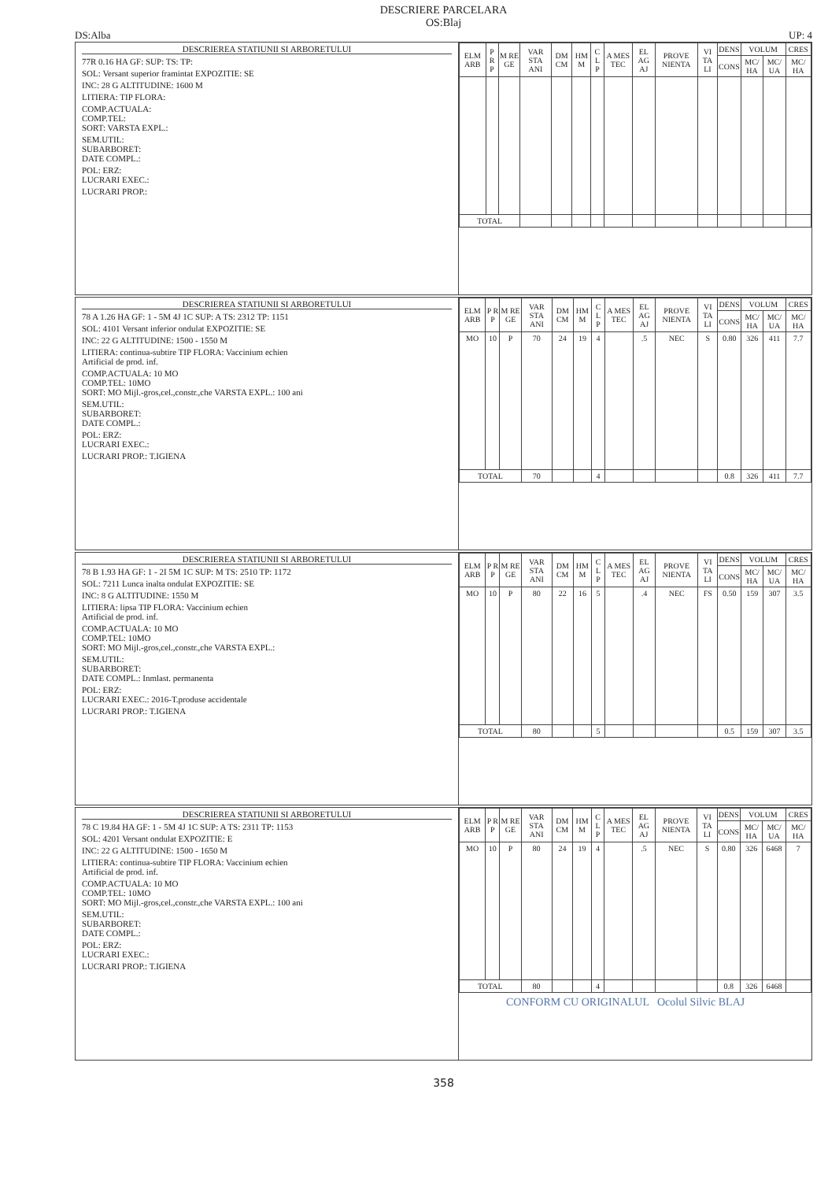DESCRIERE PARCELARA
OS:Blaj
DS:Alba UP: 4
DESCRIEREA STATIUNII SI ARBORETULUI
77R 0.16 HA GF: SUP: TS: TP:
SOL: Versant superior framintat EXPOZITIE: SE
INC: 28 G ALTITUDINE: 1600 M
LITIERA: TIP FLORA:
COMP.ACTUALA:
COMP.TEL:
SORT: VARSTA EXPL.:
SEM.UTIL:
SUBARBORET:
DATE COMPL.:
POL: ERZ:
LUCRARI EXEC.:
LUCRARI PROP.:
| ELM ARB | P R P | M RE GE | VAR STA ANI | DM CM | HM M | C L P | A MES TEC | EL AG AJ | PROVE NIENTA | VI TA LI | DENS | VOLUM | | CRES |
| --- | --- | --- | --- | --- | --- | --- | --- | --- | --- | --- | --- | --- | --- | --- |
| | | | | | | | | | | | CONS | MC/ HA | MC/ UA | MC/ HA |
| TOTAL | | | | | | | | | | | | | | |
DESCRIEREA STATIUNII SI ARBORETULUI
78 A 1.26 HA GF: 1 - 5M 4J 1C SUP: A TS: 2312 TP: 1151
SOL: 4101 Versant inferior ondulat EXPOZITIE: SE
INC: 22 G ALTITUDINE: 1500 - 1550 M
LITIERA: continua-subtire TIP FLORA: Vaccinium echien
Artificial de prod. inf.
COMP.ACTUALA: 10 MO
COMP.TEL: 10MO
SORT: MO Mijl.-gros,cel.,constr.,che VARSTA EXPL.: 100 ani
SEM.UTIL:
SUBARBORET:
DATE COMPL.:
POL: ERZ:
LUCRARI EXEC.:
LUCRARI PROP.: T.IGIENA
| ELM ARB | P R P | M RE GE | VAR STA ANI | DM CM | HM M | C L P | A MES TEC | EL AG AJ | PROVE NIENTA | VI TA LI | DENS | VOLUM | | CRES |
| --- | --- | --- | --- | --- | --- | --- | --- | --- | --- | --- | --- | --- | --- | --- |
| | | | | | | | | | | | CONS | MC/ HA | MC/ UA | MC/ HA |
| MO | 10 | P | 70 | 24 | 19 | 4 | | .5 | NEC | S | 0.80 | 326 | 411 | 7.7 |
| TOTAL | | | 70 | | | 4 | | | | | 0.8 | 326 | 411 | 7.7 |
DESCRIEREA STATIUNII SI ARBORETULUI
78 B 1.93 HA GF: 1 - 2I 5M 1C SUP: M TS: 2510 TP: 1172
SOL: 7211 Lunca inalta ondulat EXPOZITIE: SE
INC: 8 G ALTITUDINE: 1550 M
LITIERA: lipsa TIP FLORA: Vaccinium echien
Artificial de prod. inf.
COMP.ACTUALA: 10 MO
COMP.TEL: 10MO
SORT: MO Mijl.-gros,cel.,constr.,che VARSTA EXPL.:
SEM.UTIL:
SUBARBORET:
DATE COMPL.: Inmlast. permanenta
POL: ERZ:
LUCRARI EXEC.: 2016-T.produse accidentale
LUCRARI PROP.: T.IGIENA
| ELM ARB | P R P | M RE GE | VAR STA ANI | DM CM | HM M | C L P | A MES TEC | EL AG AJ | PROVE NIENTA | VI TA LI | DENS | VOLUM | | CRES |
| --- | --- | --- | --- | --- | --- | --- | --- | --- | --- | --- | --- | --- | --- | --- |
| | | | | | | | | | | | CONS | MC/ HA | MC/ UA | MC/ HA |
| MO | 10 | P | 80 | 22 | 16 | 5 | | .4 | NEC | FS | 0.50 | 159 | 307 | 3.5 |
| TOTAL | | | 80 | | | 5 | | | | | 0.5 | 159 | 307 | 3.5 |
DESCRIEREA STATIUNII SI ARBORETULUI
78 C 19.84 HA GF: 1 - 5M 4J 1C SUP: A TS: 2311 TP: 1153
SOL: 4201 Versant ondulat EXPOZITIE: E
INC: 22 G ALTITUDINE: 1500 - 1650 M
LITIERA: continua-subtire TIP FLORA: Vaccinium echien
Artificial de prod. inf.
COMP.ACTUALA: 10 MO
COMP.TEL: 10MO
SORT: MO Mijl.-gros,cel.,constr.,che VARSTA EXPL.: 100 ani
SEM.UTIL:
SUBARBORET:
DATE COMPL.:
POL: ERZ:
LUCRARI EXEC.:
LUCRARI PROP.: T.IGIENA
| ELM ARB | P R P | M RE GE | VAR STA ANI | DM CM | HM M | C L P | A MES TEC | EL AG AJ | PROVE NIENTA | VI TA LI | DENS | VOLUM | | CRES |
| --- | --- | --- | --- | --- | --- | --- | --- | --- | --- | --- | --- | --- | --- | --- |
| | | | | | | | | | | | CONS | MC/ HA | MC/ UA | MC/ HA |
| MO | 10 | P | 80 | 24 | 19 | 4 | | .5 | NEC | S | 0.80 | 326 | 6468 | 7 |
| TOTAL | | | 80 | | | 4 | | | | | 0.8 | 326 | 6468 | |
CONFORM CU ORIGINALUL Ocolul Silvic BLAJ
358